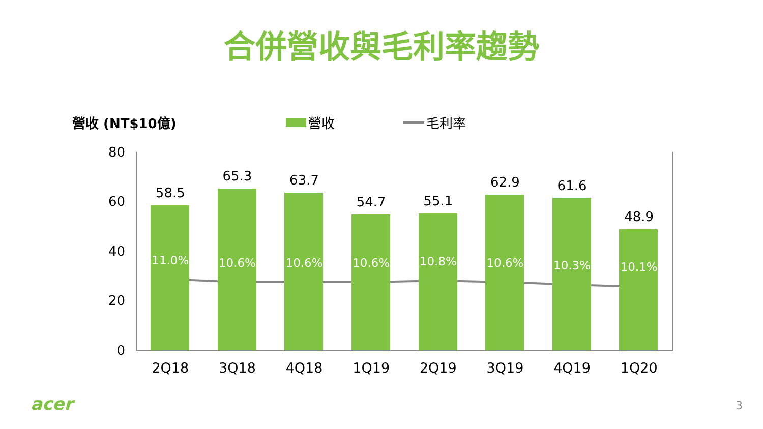合併營收與毛利率趨勢
營收 (NT$10億) 營收 毛利率
80
60
40
20
0
58.5
11.0%
2Q18
65.3
10.6%
3Q18
63.7
10.6%
4Q18
54.7
10.6%
1Q19
55.1
10.8%
2Q19
62.9
10.6%
3Q19
61.6
10.3%
4Q19
48.9
10.1%
1Q20
acer 3